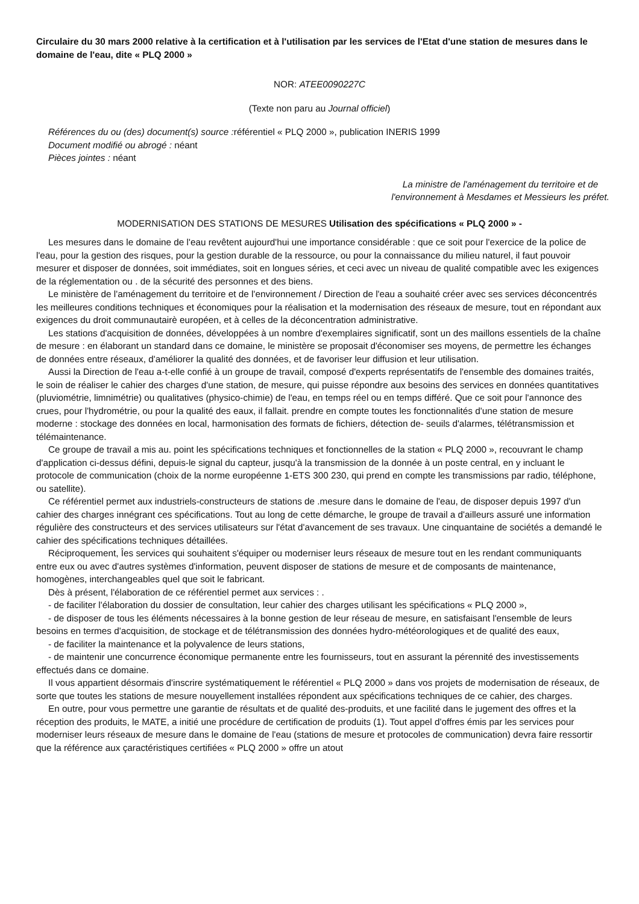Circulaire du 30 mars 2000 relative à la certification et à l'utilisation par les services de l'Etat d'une station de mesures dans le domaine de l'eau, dite « PLQ 2000 »
NOR: ATEE0090227C
(Texte non paru au Journal officiel)
Références du ou (des) document(s) source : référentiel « PLQ 2000 », publication INERIS 1999
Document modifié ou abrogé : néant
Pièces jointes : néant
La ministre de l'aménagement du territoire et de
l'environnement à Mesdames et Messieurs les préfet.
MODERNISATION DES STATIONS DE MESURES Utilisation des spécifications « PLQ 2000 » -
Les mesures dans le domaine de l'eau revêtent aujourd'hui une importance considérable : que ce soit pour l'exercice de la police de l'eau, pour la gestion des risques, pour la gestion durable de la ressource, ou pour la connaissance du milieu naturel, il faut pouvoir mesurer et disposer de données, soit immédiates, soit en longues séries, et ceci avec un niveau de qualité compatible avec les exigences de la réglementation ou . de la sécurité des personnes et des biens.
Le ministère de l'aménagement du territoire et de l'environnement / Direction de l'eau a souhaité créer avec ses services déconcentrés les meilleures conditions techniques et économiques pour la réalisation et la modernisation des réseaux de mesure, tout en répondant aux exigences du droit communautairè européen, et à celles de la déconcentration administrative.
Les stations d'acquisition de données, développées à un nombre d'exemplaires significatif, sont un des maillons essentiels de la chaîne de mesure : en élaborant un standard dans ce domaine, le ministère se proposait d'économiser ses moyens, de permettre les échanges de données entre réseaux, d'améliorer la qualité des données, et de favoriser leur diffusion et leur utilisation.
Aussi la Direction de l'eau a-t-elle confié à un groupe de travail, composé d'experts représentatifs de l'ensemble des domaines traités, le soin de réaliser le cahier des charges d'une station, de mesure, qui puisse répondre aux besoins des services en données quantitatives (pluviométrie, limnimétrie) ou qualitatives (physico-chimie) de l'eau, en temps réel ou en temps différé. Que ce soit pour l'annonce des crues, pour l'hydrométrie, ou pour la qualité des eaux, il fallait. prendre en compte toutes les fonctionnalités d'une station de mesure moderne : stockage des données en local, harmonisation des formats de fichiers, détection de- seuils d'alarmes, télétransmission et télémaintenance.
Ce groupe de travail a mis au. point les spécifications techniques et fonctionnelles de la station « PLQ 2000 », recouvrant le champ d'application ci-dessus défini, depuis-le signal du capteur, jusqu'à la transmission de la donnée à un poste central, en y incluant le protocole de communication (choix de la norme européenne 1-ETS 300 230, qui prend en compte les transmissions par radio, téléphone, ou satellite).
Ce référentiel permet aux industriels-constructeurs de stations de .mesure dans le domaine de l'eau, de disposer depuis 1997 d'un cahier des charges innégrant ces spécifications. Tout au long de cette démarche, le groupe de travail a d'ailleurs assuré une information régulière des constructeurs et des services utilisateurs sur l'état d'avancement de ses travaux. Une cinquantaine de sociétés a demandé le cahier des spécifications techniques détaillées.
Réciproquement, Îes services qui souhaitent s'équiper ou moderniser leurs réseaux de mesure tout en les rendant communiquants entre eux ou avec d'autres systèmes d'information, peuvent disposer de stations de mesure et de composants de maintenance, homogènes, interchangeables quel que soit le fabricant.
Dès à présent, l'élaboration de ce référentiel permet aux services : .
- de faciliter l'élaboration du dossier de consultation, leur cahier des charges utilisant les spécifications « PLQ 2000 »,
- de disposer de tous les éléments nécessaires à la bonne gestion de leur réseau de mesure, en satisfaisant l'ensemble de leurs besoins en termes d'acquisition, de stockage et de télétransmission des données hydro-météorologiques et de qualité des eaux,
- de faciliter la maintenance et la polyvalence de leurs stations,
- de maintenir une concurrence économique permanente entre les fournisseurs, tout en assurant la pérennité des investissements effectués dans ce domaine.
Il vous appartient désormais d'inscrire systématiquement le référentiel « PLQ 2000 » dans vos projets de modernisation de réseaux, de sorte que toutes les stations de mesure nouyellement installées répondent aux spécifications techniques de ce cahier, des charges.
En outre, pour vous permettre une garantie de résultats et de qualité des-produits, et une facilité dans le jugement des offres et la réception des produits, le MATE, a initié une procédure de certification de produits (1). Tout appel d'offres émis par les services pour moderniser leurs réseaux de mesure dans le domaine de l'eau (stations de mesure et protocoles de communication) devra faire ressortir que la référence aux çaractéristiques certifiées « PLQ 2000 » offre un atout